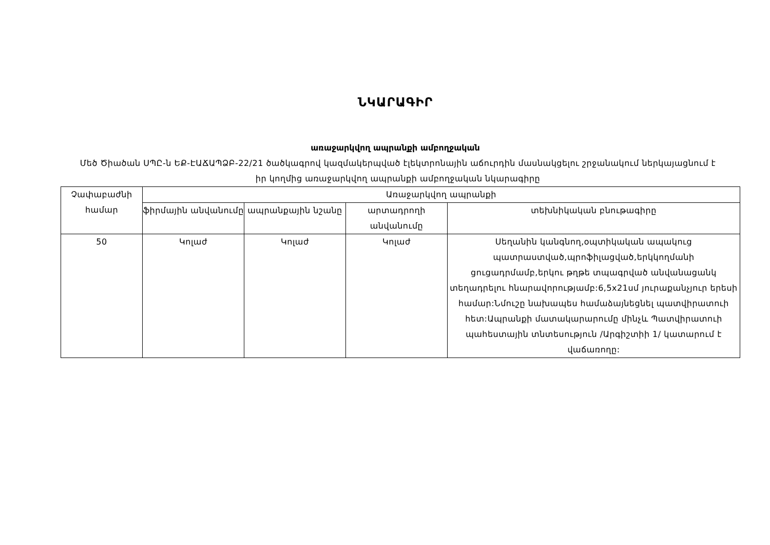ՆԿԱՐԱԳԻՐ
առաջարկվող ապրանքի ամբողջական
Մեծ Ծիածան ՍՊԸ-ն ԵՔ-ԷԱՃԱՊՁԲ-22/21 ծածկագրով կազմակերպված էլեկտրոնային աճուրդին մասնակցելու շրջանակում ներկայացնում է իր կողմից առաջարկվող ապրանքի ամբողջական նկարագիրը
| Չափաբաժնի համար | Առաջարկվող ապրանքի | | | |
| --- | --- | --- | --- | --- |
| | ֆիրմային անվանումը | ապրանքային նշանը | արտադրողի անվանումը | տեխնիկական բնութագիրը |
| 50 | Կոլաժ | Կոլաժ | Կոլաժ | Սեղանին կանգնող,օպտիկական ապակուց պատրաստված,պրոֆիլացված,երկկողմանի ցուցադրմամբ,երկու թղթե տպագրված անվանացանկ տեղադրելու հնարավորությամբ:6,5x21սմ յուրաքանչյուր երեսի համար:Նմուշը նախապես համաձայնեցնել պատվիրատուի հետ:Ապրանքի մատակարարումը մինչև Պատվիրատուի պահեստային տնտեսություն /Արգիշտիի 1/ կատարում է վաճառողը: |